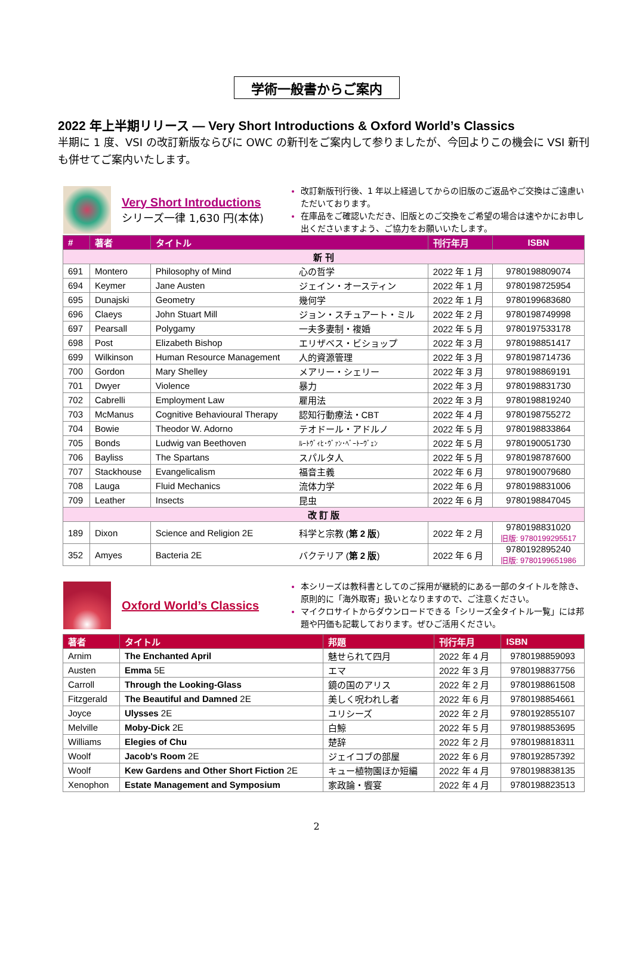学術一般書からご案内
2022 年上半期リリース — Very Short Introductions & Oxford World’s Classics
半期に 1 度、VSI の改訂新版ならびに OWC の新刊をご案内して参りましたが、今回よりこの機会に VSI 新刊も併せてご案内いたします。
Very Short Introductions
シリーズ一律 1,630 円(本体)
改訂新版刊行後、1 年以上経過してからの旧版のご返品やご交換はご遠慮いただいております。
在庫品をご確認いただき、旧版とのご交換をご希望の場合は速やかにお申し出くださいますよう、ご協力をお願いいたします。
| # | 著者 | タイトル | | 刊行年月 | ISBN |
| --- | --- | --- | --- | --- | --- |
| 新 刊 | | | | | |
| 691 | Montero | Philosophy of Mind | 心の哲学 | 2022 年 1 月 | 9780198809074 |
| 694 | Keymer | Jane Austen | ジェイン・オースティン | 2022 年 1 月 | 9780198725954 |
| 695 | Dunajski | Geometry | 幾何学 | 2022 年 1 月 | 9780199683680 |
| 696 | Claeys | John Stuart Mill | ジョン・スチュアート・ミル | 2022 年 2 月 | 9780198749998 |
| 697 | Pearsall | Polygamy | 一夫多妻制・複婚 | 2022 年 5 月 | 9780197533178 |
| 698 | Post | Elizabeth Bishop | エリザベス・ビショップ | 2022 年 3 月 | 9780198851417 |
| 699 | Wilkinson | Human Resource Management | 人的資源管理 | 2022 年 3 月 | 9780198714736 |
| 700 | Gordon | Mary Shelley | メアリー・シェリー | 2022 年 3 月 | 9780198869191 |
| 701 | Dwyer | Violence | 暴力 | 2022 年 3 月 | 9780198831730 |
| 702 | Cabrelli | Employment Law | 雇用法 | 2022 年 3 月 | 9780198819240 |
| 703 | McManus | Cognitive Behavioural Therapy | 認知行動療法・CBT | 2022 年 4 月 | 9780198755272 |
| 704 | Bowie | Theodor W. Adorno | テオドール・アドルノ | 2022 年 5 月 | 9780198833864 |
| 705 | Bonds | Ludwig van Beethoven | ﾙｰﾄｳﾞｨﾋ･ｳﾞｧﾝ･ﾍﾞｰﾄｰｳﾞｪﾝ | 2022 年 5 月 | 9780190051730 |
| 706 | Bayliss | The Spartans | スパルタ人 | 2022 年 5 月 | 9780198787600 |
| 707 | Stackhouse | Evangelicalism | 福音主義 | 2022 年 6 月 | 9780190079680 |
| 708 | Lauga | Fluid Mechanics | 流体力学 | 2022 年 6 月 | 9780198831006 |
| 709 | Leather | Insects | 昆虫 | 2022 年 6 月 | 9780198847045 |
| 改 訂 版 | | | | | |
| 189 | Dixon | Science and Religion 2E | 科学と宗教 ( 第 2 版 ) | 2022 年 2 月 | 9780198831020 旧版: 9780199295517 |
| 352 | Amyes | Bacteria 2E | バクテリア ( 第 2 版 ) | 2022 年 6 月 | 9780192895240 旧版: 9780199651986 |
Oxford World’s Classics
本シリーズは教科書としてのご採用が継続的にある一部のタイトルを除き、原則的に「海外取寄」扱いとなりますので、ご注意ください。
マイクロサイトからダウンロードできる「シリーズ全タイトル一覧」には邦題や円価も記載しております。ぜひご活用ください。
| 著者 | タイトル | 邦題 | 刊行年月 | ISBN |
| --- | --- | --- | --- | --- |
| Arnim | The Enchanted April | 魅せられて四月 | 2022 年 4 月 | 9780198859093 |
| Austen | Emma 5E | エマ | 2022 年 3 月 | 9780198837756 |
| Carroll | Through the Looking-Glass | 鏡の国のアリス | 2022 年 2 月 | 9780198861508 |
| Fitzgerald | The Beautiful and Damned 2E | 美しく呪われし者 | 2022 年 6 月 | 9780198854661 |
| Joyce | Ulysses 2E | ユリシーズ | 2022 年 2 月 | 9780192855107 |
| Melville | Moby-Dick 2E | 白鯨 | 2022 年 5 月 | 9780198853695 |
| Williams | Elegies of Chu | 楚辞 | 2022 年 2 月 | 9780198818311 |
| Woolf | Jacob's Room 2E | ジェイコブの部屋 | 2022 年 6 月 | 9780192857392 |
| Woolf | Kew Gardens and Other Short Fiction 2E | キュー植物園ほか短編 | 2022 年 4 月 | 9780198838135 |
| Xenophon | Estate Management and Symposium | 家政論・饗宴 | 2022 年 4 月 | 9780198823513 |
2